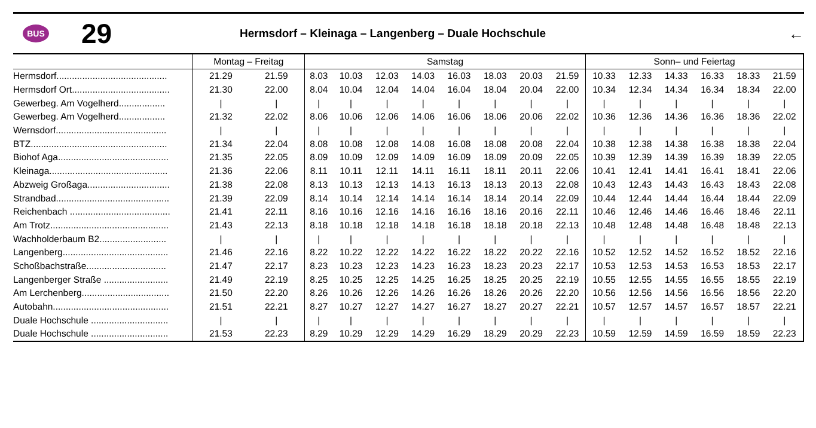BUS
29
Hermsdorf – Kleinaga – Langenberg – Duale Hochschule
←
| | Montag – Freitag | | Samstag | | | | | | | | Sonn– und Feiertag | | | | | | |
| --- | --- | --- | --- | --- | --- | --- | --- | --- | --- | --- | --- | --- | --- | --- | --- | --- | --- |
| Hermsdorf........................................... | 21.29 | 21.59 | 8.03 | 10.03 | 12.03 | 14.03 | 16.03 | 18.03 | 20.03 | 21.59 | 10.33 | 12.33 | 14.33 | 16.33 | 18.33 | 21.59 | |
| Hermsdorf Ort...................................... | 21.30 | 22.00 | 8.04 | 10.04 | 12.04 | 14.04 | 16.04 | 18.04 | 20.04 | 22.00 | 10.34 | 12.34 | 14.34 | 16.34 | 18.34 | 22.00 | |
| Gewerbeg. Am Vogelherd.................. | / | / | / | / | / | / | / | / | / | / | / | / | / | / | / | / | |
| Gewerbeg. Am Vogelherd.................. | 21.32 | 22.02 | 8.06 | 10.06 | 12.06 | 14.06 | 16.06 | 18.06 | 20.06 | 22.02 | 10.36 | 12.36 | 14.36 | 16.36 | 18.36 | 22.02 | |
| Wernsdorf........................................... | / | / | / | / | / | / | / | / | / | / | / | / | / | / | / | / | |
| BTZ..................................................... | 21.34 | 22.04 | 8.08 | 10.08 | 12.08 | 14.08 | 16.08 | 18.08 | 20.08 | 22.04 | 10.38 | 12.38 | 14.38 | 16.38 | 18.38 | 22.04 | |
| Biohof Aga........................................... | 21.35 | 22.05 | 8.09 | 10.09 | 12.09 | 14.09 | 16.09 | 18.09 | 20.09 | 22.05 | 10.39 | 12.39 | 14.39 | 16.39 | 18.39 | 22.05 | |
| Kleinaga.............................................. | 21.36 | 22.06 | 8.11 | 10.11 | 12.11 | 14.11 | 16.11 | 18.11 | 20.11 | 22.06 | 10.41 | 12.41 | 14.41 | 16.41 | 18.41 | 22.06 | |
| Abzweig Großaga................................ | 21.38 | 22.08 | 8.13 | 10.13 | 12.13 | 14.13 | 16.13 | 18.13 | 20.13 | 22.08 | 10.43 | 12.43 | 14.43 | 16.43 | 18.43 | 22.08 | |
| Strandbad............................................ | 21.39 | 22.09 | 8.14 | 10.14 | 12.14 | 14.14 | 16.14 | 18.14 | 20.14 | 22.09 | 10.44 | 12.44 | 14.44 | 16.44 | 18.44 | 22.09 | |
| Reichenbach ....................................... | 21.41 | 22.11 | 8.16 | 10.16 | 12.16 | 14.16 | 16.16 | 18.16 | 20.16 | 22.11 | 10.46 | 12.46 | 14.46 | 16.46 | 18.46 | 22.11 | |
| Am Trotz.............................................. | 21.43 | 22.13 | 8.18 | 10.18 | 12.18 | 14.18 | 16.18 | 18.18 | 20.18 | 22.13 | 10.48 | 12.48 | 14.48 | 16.48 | 18.48 | 22.13 | |
| Wachholderbaum B2.......................... | / | / | / | / | / | / | / | / | / | / | / | / | / | / | / | / | |
| Langenberg......................................... | 21.46 | 22.16 | 8.22 | 10.22 | 12.22 | 14.22 | 16.22 | 18.22 | 20.22 | 22.16 | 10.52 | 12.52 | 14.52 | 16.52 | 18.52 | 22.16 | |
| Schoßbachstraße............................... | 21.47 | 22.17 | 8.23 | 10.23 | 12.23 | 14.23 | 16.23 | 18.23 | 20.23 | 22.17 | 10.53 | 12.53 | 14.53 | 16.53 | 18.53 | 22.17 | |
| Langenberger Straße ......................... | 21.49 | 22.19 | 8.25 | 10.25 | 12.25 | 14.25 | 16.25 | 18.25 | 20.25 | 22.19 | 10.55 | 12.55 | 14.55 | 16.55 | 18.55 | 22.19 | |
| Am Lerchenberg.................................. | 21.50 | 22.20 | 8.26 | 10.26 | 12.26 | 14.26 | 16.26 | 18.26 | 20.26 | 22.20 | 10.56 | 12.56 | 14.56 | 16.56 | 18.56 | 22.20 | |
| Autobahn............................................. | 21.51 | 22.21 | 8.27 | 10.27 | 12.27 | 14.27 | 16.27 | 18.27 | 20.27 | 22.21 | 10.57 | 12.57 | 14.57 | 16.57 | 18.57 | 22.21 | |
| Duale Hochschule .............................. | / | / | / | / | / | / | / | / | / | / | / | / | / | / | / | / | |
| Duale Hochschule .............................. | 21.53 | 22.23 | 8.29 | 10.29 | 12.29 | 14.29 | 16.29 | 18.29 | 20.29 | 22.23 | 10.59 | 12.59 | 14.59 | 16.59 | 18.59 | 22.23 | |